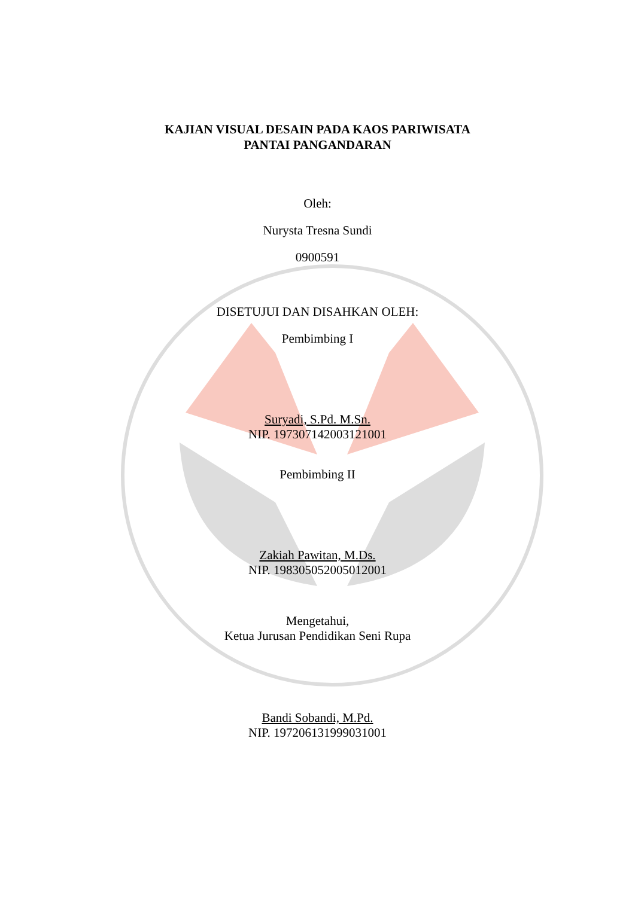KAJIAN VISUAL DESAIN PADA KAOS PARIWISATA
PANTAI PANGANDARAN
Oleh:
Nurysta Tresna Sundi
0900591
DISETUJUI DAN DISAHKAN OLEH:
Pembimbing I
Suryadi, S.Pd. M.Sn.
NIP. 197307142003121001
Pembimbing II
Zakiah Pawitan, M.Ds.
NIP. 198305052005012001
Mengetahui,
Ketua Jurusan Pendidikan Seni Rupa
Bandi Sobandi, M.Pd.
NIP. 197206131999031001